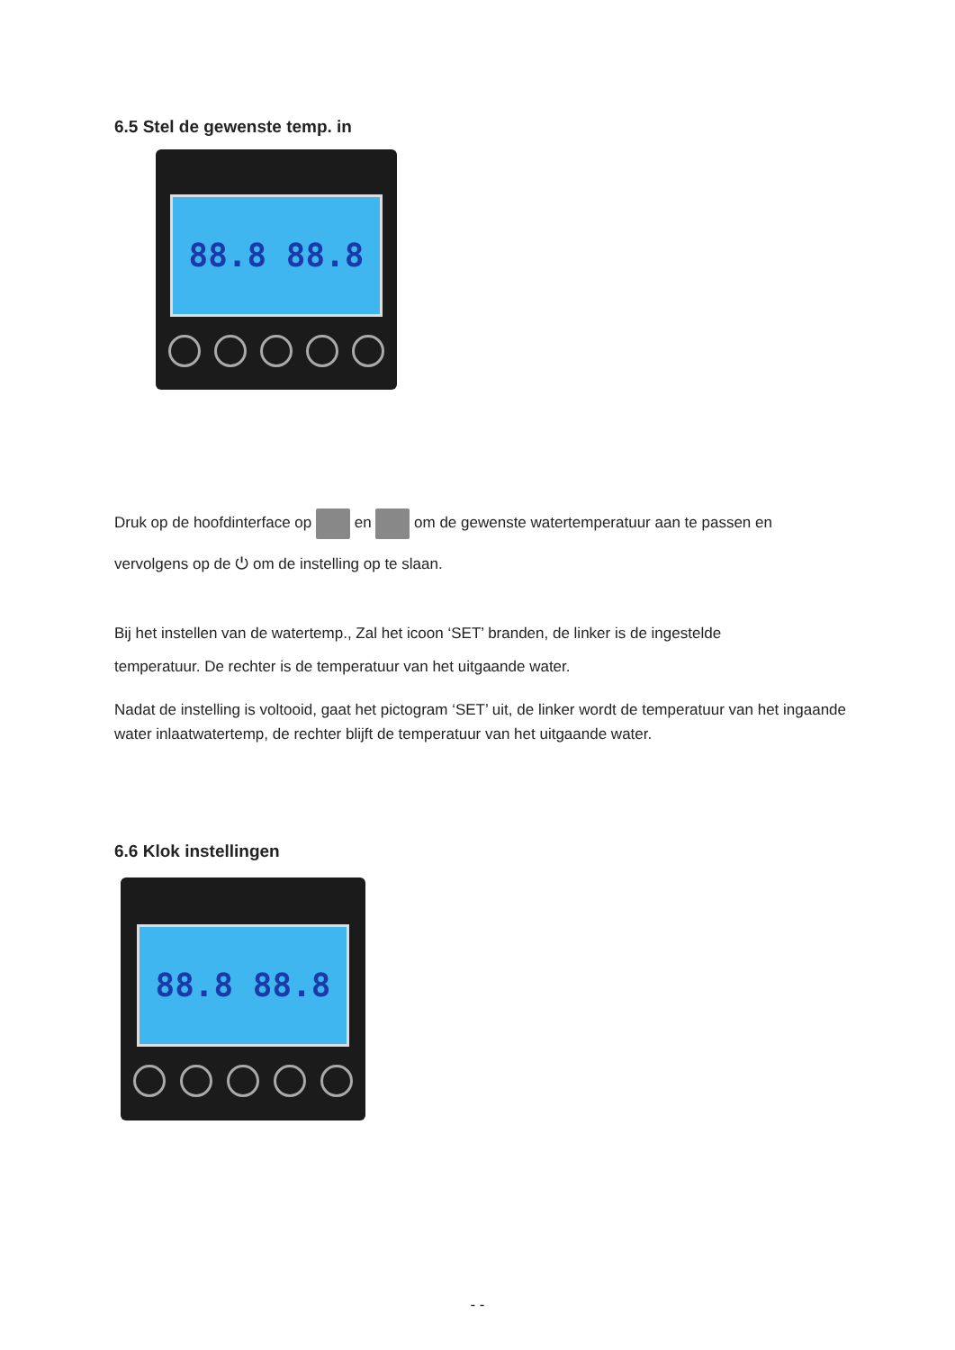6.5 Stel de gewenste temp. in
88.8 88.8
Druk op de hoofdinterface op en om de gewenste watertemperatuur aan te passen en
vervolgens op de ⏻ om de instelling op te slaan.
Bij het instellen van de watertemp., Zal het icoon ‘SET’ branden, de linker is de ingestelde
temperatuur. De rechter is de temperatuur van het uitgaande water.
Nadat de instelling is voltooid, gaat het pictogram ‘SET’ uit, de linker wordt de temperatuur van het ingaande water inlaatwatertemp, de rechter blijft de temperatuur van het uitgaande water.
6.6 Klok instellingen
88.8 88.8
- -